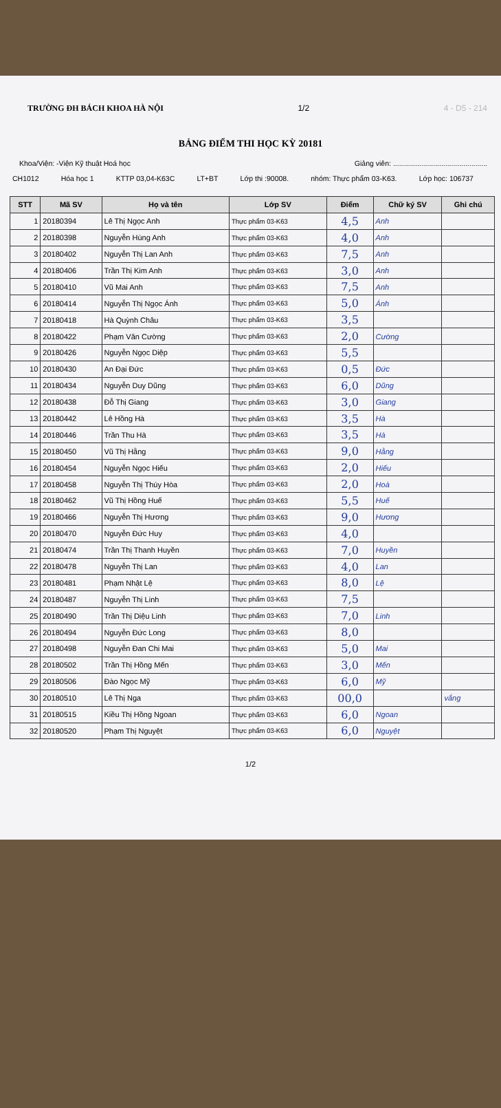TRƯỜNG ĐH BÁCH KHOA HÀ NỘI 1/2 4 - D5 - 214
BẢNG ĐIỂM THI HỌC KỲ 20181
Khoa/Viện: -Viện Kỹ thuật Hoá học Giảng viên: ...............................................
CH1012 Hóa học 1 KTTP 03,04-K63C LT+BT Lớp thi :90008. nhóm: Thực phẩm 03-K63. Lớp học: 106737
| STT | Mã SV | Họ và tên | Lớp SV | Điểm | Chữ ký SV | Ghi chú |
| --- | --- | --- | --- | --- | --- | --- |
| 1 | 20180394 | Lê Thị Ngọc Anh | Thực phẩm 03-K63 | 4,5 | Anh | |
| 2 | 20180398 | Nguyễn Hùng Anh | Thực phẩm 03-K63 | 4,0 | Anh | |
| 3 | 20180402 | Nguyễn Thị Lan Anh | Thực phẩm 03-K63 | 7,5 | Anh | |
| 4 | 20180406 | Trần Thị Kim Anh | Thực phẩm 03-K63 | 3,0 | Anh | |
| 5 | 20180410 | Vũ Mai Anh | Thực phẩm 03-K63 | 7,5 | Anh | |
| 6 | 20180414 | Nguyễn Thị Ngọc Ánh | Thực phẩm 03-K63 | 5,0 | Ánh | |
| 7 | 20180418 | Hà Quỳnh Châu | Thực phẩm 03-K63 | 3,5 | | |
| 8 | 20180422 | Phạm Văn Cường | Thực phẩm 03-K63 | 2,0 | Cường | |
| 9 | 20180426 | Nguyễn Ngọc Diệp | Thực phẩm 03-K63 | 5,5 | | |
| 10 | 20180430 | An Đại Đức | Thực phẩm 03-K63 | 0,5 | Đức | |
| 11 | 20180434 | Nguyễn Duy Dũng | Thực phẩm 03-K63 | 6,0 | Dũng | |
| 12 | 20180438 | Đỗ Thị Giang | Thực phẩm 03-K63 | 3,0 | Giang | |
| 13 | 20180442 | Lê Hồng Hà | Thực phẩm 03-K63 | 3,5 | Hà | |
| 14 | 20180446 | Trần Thu Hà | Thực phẩm 03-K63 | 3,5 | Hà | |
| 15 | 20180450 | Vũ Thị Hằng | Thực phẩm 03-K63 | 9,0 | Hằng | |
| 16 | 20180454 | Nguyễn Ngọc Hiếu | Thực phẩm 03-K63 | 2,0 | Hiếu | |
| 17 | 20180458 | Nguyễn Thị Thúy Hòa | Thực phẩm 03-K63 | 2,0 | Hoà | |
| 18 | 20180462 | Vũ Thị Hồng Huế | Thực phẩm 03-K63 | 5,5 | Huế | |
| 19 | 20180466 | Nguyễn Thị Hương | Thực phẩm 03-K63 | 9,0 | Hương | |
| 20 | 20180470 | Nguyễn Đức Huy | Thực phẩm 03-K63 | 4,0 | | |
| 21 | 20180474 | Trần Thị Thanh Huyền | Thực phẩm 03-K63 | 7,0 | Huyền | |
| 22 | 20180478 | Nguyễn Thị Lan | Thực phẩm 03-K63 | 4,0 | Lan | |
| 23 | 20180481 | Phạm Nhật Lệ | Thực phẩm 03-K63 | 8,0 | Lệ | |
| 24 | 20180487 | Nguyễn Thị Linh | Thực phẩm 03-K63 | 7,5 | | |
| 25 | 20180490 | Trần Thị Diệu Linh | Thực phẩm 03-K63 | 7,0 | Linh | |
| 26 | 20180494 | Nguyễn Đức Long | Thực phẩm 03-K63 | 8,0 | | |
| 27 | 20180498 | Nguyễn Đan Chi Mai | Thực phẩm 03-K63 | 5,0 | Mai | |
| 28 | 20180502 | Trần Thị Hồng Mến | Thực phẩm 03-K63 | 3,0 | Mến | |
| 29 | 20180506 | Đào Ngọc Mỹ | Thực phẩm 03-K63 | 6,0 | Mỹ | |
| 30 | 20180510 | Lê Thị Nga | Thực phẩm 03-K63 | 00,0 | | vắng |
| 31 | 20180515 | Kiều Thị Hồng Ngoan | Thực phẩm 03-K63 | 6,0 | Ngoan | |
| 32 | 20180520 | Phạm Thị Nguyệt | Thực phẩm 03-K63 | 6,0 | Nguyệt | |
1/2